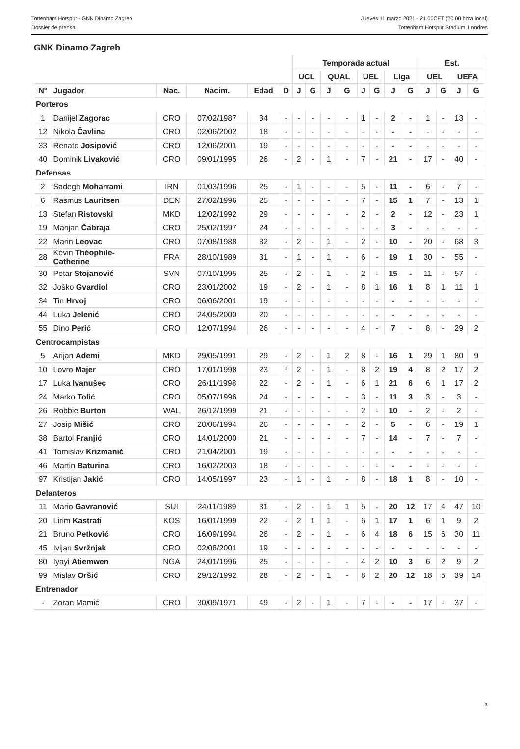Tottenham Hotspur - GNK Dinamo Zagreb
Dossier de prensa
Jueves 11 marzo 2021 - 21.00CET (20.00 hora local)
Tottenham Hotspur Stadium, Londres
GNK Dinamo Zagreb
| | | | | | | Temporada actual | | | | | | | | Est. | | | |
| | | | | | | UCL | | QUAL | | UEL | | Liga | | UEL | | UEFA | |
| N° | Jugador | Nac. | Nacim. | Edad | D | J | G | J | G | J | G | J | G | J | G | J | G |
| Porteros | | | | | | | | | | | | | | | | | |
| 1 | Danijel Zagorac | CRO | 07/02/1987 | 34 | - | - | - | - | - | 1 | - | 2 | - | 1 | - | 13 | - |
| 12 | Nikola Čavlina | CRO | 02/06/2002 | 18 | - | - | - | - | - | - | - | - | - | - | - | - | - |
| 33 | Renato Josipović | CRO | 12/06/2001 | 19 | - | - | - | - | - | - | - | - | - | - | - | - | - |
| 40 | Dominik Livaković | CRO | 09/01/1995 | 26 | - | 2 | - | 1 | - | 7 | - | 21 | - | 17 | - | 40 | - |
| Defensas | | | | | | | | | | | | | | | | | |
| 2 | Sadegh Moharrami | IRN | 01/03/1996 | 25 | - | 1 | - | - | - | 5 | - | 11 | - | 6 | - | 7 | - |
| 6 | Rasmus Lauritsen | DEN | 27/02/1996 | 25 | - | - | - | - | - | 7 | - | 15 | 1 | 7 | - | 13 | 1 |
| 13 | Stefan Ristovski | MKD | 12/02/1992 | 29 | - | - | - | - | - | 2 | - | 2 | - | 12 | - | 23 | 1 |
| 19 | Marijan Čabraja | CRO | 25/02/1997 | 24 | - | - | - | - | - | - | - | 3 | - | - | - | - | - |
| 22 | Marin Leovac | CRO | 07/08/1988 | 32 | - | 2 | - | 1 | - | 2 | - | 10 | - | 20 | - | 68 | 3 |
| 28 | Kévin Théophile- Catherine | FRA | 28/10/1989 | 31 | - | 1 | - | 1 | - | 6 | - | 19 | 1 | 30 | - | 55 | - |
| 30 | Petar Stojanović | SVN | 07/10/1995 | 25 | - | 2 | - | 1 | - | 2 | - | 15 | - | 11 | - | 57 | - |
| 32 | Joško Gvardiol | CRO | 23/01/2002 | 19 | - | 2 | - | 1 | - | 8 | 1 | 16 | 1 | 8 | 1 | 11 | 1 |
| 34 | Tin Hrvoj | CRO | 06/06/2001 | 19 | - | - | - | - | - | - | - | - | - | - | - | - | - |
| 44 | Luka Jelenić | CRO | 24/05/2000 | 20 | - | - | - | - | - | - | - | - | - | - | - | - | - |
| 55 | Dino Perić | CRO | 12/07/1994 | 26 | - | - | - | - | - | 4 | - | 7 | - | 8 | - | 29 | 2 |
| Centrocampistas | | | | | | | | | | | | | | | | | |
| 5 | Arijan Ademi | MKD | 29/05/1991 | 29 | - | 2 | - | 1 | 2 | 8 | - | 16 | 1 | 29 | 1 | 80 | 9 |
| 10 | Lovro Majer | CRO | 17/01/1998 | 23 | * | 2 | - | 1 | - | 8 | 2 | 19 | 4 | 8 | 2 | 17 | 2 |
| 17 | Luka Ivanušec | CRO | 26/11/1998 | 22 | - | 2 | - | 1 | - | 6 | 1 | 21 | 6 | 6 | 1 | 17 | 2 |
| 24 | Marko Tolić | CRO | 05/07/1996 | 24 | - | - | - | - | - | 3 | - | 11 | 3 | 3 | - | 3 | - |
| 26 | Robbie Burton | WAL | 26/12/1999 | 21 | - | - | - | - | - | 2 | - | 10 | - | 2 | - | 2 | - |
| 27 | Josip Mišić | CRO | 28/06/1994 | 26 | - | - | - | - | - | 2 | - | 5 | - | 6 | - | 19 | 1 |
| 38 | Bartol Franjić | CRO | 14/01/2000 | 21 | - | - | - | - | - | 7 | - | 14 | - | 7 | - | 7 | - |
| 41 | Tomislav Krizmanić | CRO | 21/04/2001 | 19 | - | - | - | - | - | - | - | - | - | - | - | - | - |
| 46 | Martin Baturina | CRO | 16/02/2003 | 18 | - | - | - | - | - | - | - | - | - | - | - | - | - |
| 97 | Kristijan Jakić | CRO | 14/05/1997 | 23 | - | 1 | - | 1 | - | 8 | - | 18 | 1 | 8 | - | 10 | - |
| Delanteros | | | | | | | | | | | | | | | | | |
| 11 | Mario Gavranović | SUI | 24/11/1989 | 31 | - | 2 | - | 1 | 1 | 5 | - | 20 | 12 | 17 | 4 | 47 | 10 |
| 20 | Lirim Kastrati | KOS | 16/01/1999 | 22 | - | 2 | 1 | 1 | - | 6 | 1 | 17 | 1 | 6 | 1 | 9 | 2 |
| 21 | Bruno Petković | CRO | 16/09/1994 | 26 | - | 2 | - | 1 | - | 6 | 4 | 18 | 6 | 15 | 6 | 30 | 11 |
| 45 | Ivijan Svržnjak | CRO | 02/08/2001 | 19 | - | - | - | - | - | - | - | - | - | - | - | - | - |
| 80 | Iyayi Atiemwen | NGA | 24/01/1996 | 25 | - | - | - | - | - | 4 | 2 | 10 | 3 | 6 | 2 | 9 | 2 |
| 99 | Mislav Oršić | CRO | 29/12/1992 | 28 | - | 2 | - | 1 | - | 8 | 2 | 20 | 12 | 18 | 5 | 39 | 14 |
| Entrenador | | | | | | | | | | | | | | | | | |
| - | Zoran Mamić | CRO | 30/09/1971 | 49 | - | 2 | - | 1 | - | 7 | - | - | - | 17 | - | 37 | - |
3